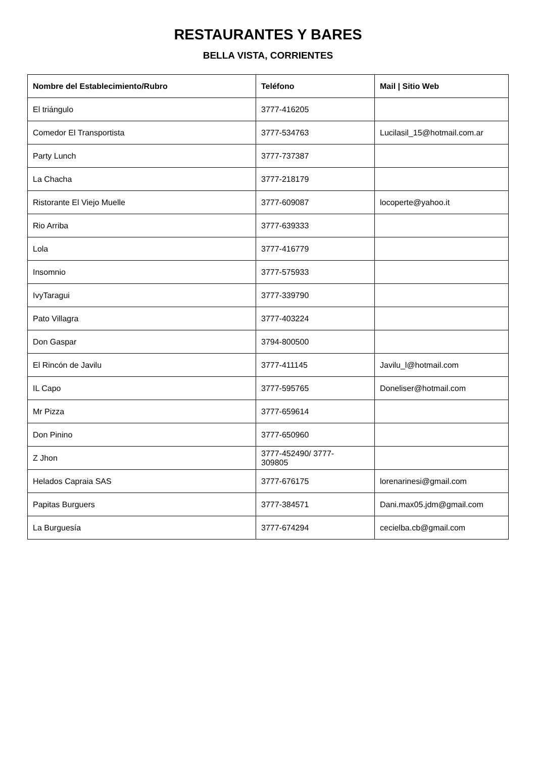RESTAURANTES Y BARES
BELLA VISTA, CORRIENTES
| Nombre del Establecimiento/Rubro | Teléfono | Mail / Sitio Web |
| --- | --- | --- |
| El triángulo | 3777-416205 | |
| Comedor El Transportista | 3777-534763 | Lucilasil_15@hotmail.com.ar |
| Party Lunch | 3777-737387 | |
| La Chacha | 3777-218179 | |
| Ristorante El Viejo Muelle | 3777-609087 | locoperte@yahoo.it |
| Rio Arriba | 3777-639333 | |
| Lola | 3777-416779 | |
| Insomnio | 3777-575933 | |
| IvyTaragui | 3777-339790 | |
| Pato Villagra | 3777-403224 | |
| Don Gaspar | 3794-800500 | |
| El Rincón de Javilu | 3777-411145 | Javilu_l@hotmail.com |
| IL Capo | 3777-595765 | Doneliser@hotmail.com |
| Mr Pizza | 3777-659614 | |
| Don Pinino | 3777-650960 | |
| Z Jhon | 3777-452490/ 3777- 309805 | |
| Helados Capraia SAS | 3777-676175 | lorenarinesi@gmail.com |
| Papitas Burguers | 3777-384571 | Dani.max05.jdm@gmail.com |
| La Burguesía | 3777-674294 | cecielba.cb@gmail.com |